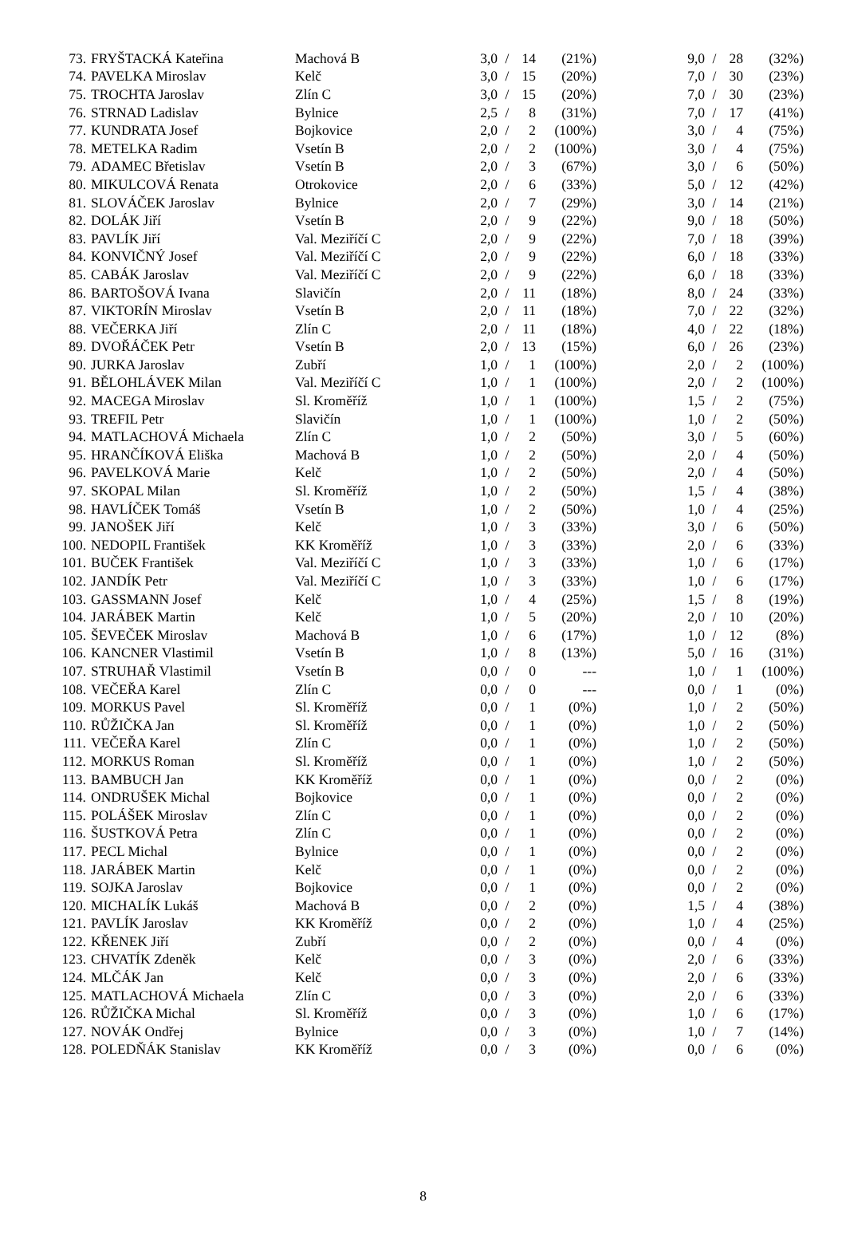| 73. | FRYŠTACKÁ Kateřina | Machová B | 3,0 | / | 14 | (21%) | | 9,0 | / | 28 | (32%) |
| 74. | PAVELKA Miroslav | Kelč | 3,0 | / | 15 | (20%) | | 7,0 | / | 30 | (23%) |
| 75. | TROCHTA Jaroslav | Zlín C | 3,0 | / | 15 | (20%) | | 7,0 | / | 30 | (23%) |
| 76. | STRNAD Ladislav | Bylnice | 2,5 | / | 8 | (31%) | | 7,0 | / | 17 | (41%) |
| 77. | KUNDRATA Josef | Bojkovice | 2,0 | / | 2 | (100%) | | 3,0 | / | 4 | (75%) |
| 78. | METELKA Radim | Vsetín B | 2,0 | / | 2 | (100%) | | 3,0 | / | 4 | (75%) |
| 79. | ADAMEC Břetislav | Vsetín B | 2,0 | / | 3 | (67%) | | 3,0 | / | 6 | (50%) |
| 80. | MIKULCOVÁ Renata | Otrokovice | 2,0 | / | 6 | (33%) | | 5,0 | / | 12 | (42%) |
| 81. | SLOVÁČEK Jaroslav | Bylnice | 2,0 | / | 7 | (29%) | | 3,0 | / | 14 | (21%) |
| 82. | DOLÁK Jiří | Vsetín B | 2,0 | / | 9 | (22%) | | 9,0 | / | 18 | (50%) |
| 83. | PAVLÍK Jiří | Val. Meziříčí C | 2,0 | / | 9 | (22%) | | 7,0 | / | 18 | (39%) |
| 84. | KONVIČNÝ Josef | Val. Meziříčí C | 2,0 | / | 9 | (22%) | | 6,0 | / | 18 | (33%) |
| 85. | CABÁK Jaroslav | Val. Meziříčí C | 2,0 | / | 9 | (22%) | | 6,0 | / | 18 | (33%) |
| 86. | BARTOŠOVÁ Ivana | Slavičín | 2,0 | / | 11 | (18%) | | 8,0 | / | 24 | (33%) |
| 87. | VIKTORÍN Miroslav | Vsetín B | 2,0 | / | 11 | (18%) | | 7,0 | / | 22 | (32%) |
| 88. | VEČERKA Jiří | Zlín C | 2,0 | / | 11 | (18%) | | 4,0 | / | 22 | (18%) |
| 89. | DVOŘÁČEK Petr | Vsetín B | 2,0 | / | 13 | (15%) | | 6,0 | / | 26 | (23%) |
| 90. | JURKA Jaroslav | Zubří | 1,0 | / | 1 | (100%) | | 2,0 | / | 2 | (100%) |
| 91. | BĚLOHLÁVEK Milan | Val. Meziříčí C | 1,0 | / | 1 | (100%) | | 2,0 | / | 2 | (100%) |
| 92. | MACEGA Miroslav | Sl. Kroměříž | 1,0 | / | 1 | (100%) | | 1,5 | / | 2 | (75%) |
| 93. | TREFIL Petr | Slavičín | 1,0 | / | 1 | (100%) | | 1,0 | / | 2 | (50%) |
| 94. | MATLACHOVÁ Michaela | Zlín C | 1,0 | / | 2 | (50%) | | 3,0 | / | 5 | (60%) |
| 95. | HRANČÍKOVÁ Eliška | Machová B | 1,0 | / | 2 | (50%) | | 2,0 | / | 4 | (50%) |
| 96. | PAVELKOVÁ Marie | Kelč | 1,0 | / | 2 | (50%) | | 2,0 | / | 4 | (50%) |
| 97. | SKOPAL Milan | Sl. Kroměříž | 1,0 | / | 2 | (50%) | | 1,5 | / | 4 | (38%) |
| 98. | HAVLÍČEK Tomáš | Vsetín B | 1,0 | / | 2 | (50%) | | 1,0 | / | 4 | (25%) |
| 99. | JANOŠEK Jiří | Kelč | 1,0 | / | 3 | (33%) | | 3,0 | / | 6 | (50%) |
| 100. | NEDOPIL František | KK Kroměříž | 1,0 | / | 3 | (33%) | | 2,0 | / | 6 | (33%) |
| 101. | BUČEK František | Val. Meziříčí C | 1,0 | / | 3 | (33%) | | 1,0 | / | 6 | (17%) |
| 102. | JANDÍK Petr | Val. Meziříčí C | 1,0 | / | 3 | (33%) | | 1,0 | / | 6 | (17%) |
| 103. | GASSMANN Josef | Kelč | 1,0 | / | 4 | (25%) | | 1,5 | / | 8 | (19%) |
| 104. | JARÁBEK Martin | Kelč | 1,0 | / | 5 | (20%) | | 2,0 | / | 10 | (20%) |
| 105. | ŠEVEČEK Miroslav | Machová B | 1,0 | / | 6 | (17%) | | 1,0 | / | 12 | (8%) |
| 106. | KANCNER Vlastimil | Vsetín B | 1,0 | / | 8 | (13%) | | 5,0 | / | 16 | (31%) |
| 107. | STRUHAŘ Vlastimil | Vsetín B | 0,0 | / | 0 | --- | | 1,0 | / | 1 | (100%) |
| 108. | VEČEŘA Karel | Zlín C | 0,0 | / | 0 | --- | | 0,0 | / | 1 | (0%) |
| 109. | MORKUS Pavel | Sl. Kroměříž | 0,0 | / | 1 | (0%) | | 1,0 | / | 2 | (50%) |
| 110. | RŮŽIČKA Jan | Sl. Kroměříž | 0,0 | / | 1 | (0%) | | 1,0 | / | 2 | (50%) |
| 111. | VEČEŘA Karel | Zlín C | 0,0 | / | 1 | (0%) | | 1,0 | / | 2 | (50%) |
| 112. | MORKUS Roman | Sl. Kroměříž | 0,0 | / | 1 | (0%) | | 1,0 | / | 2 | (50%) |
| 113. | BAMBUCH Jan | KK Kroměříž | 0,0 | / | 1 | (0%) | | 0,0 | / | 2 | (0%) |
| 114. | ONDRUŠEK Michal | Bojkovice | 0,0 | / | 1 | (0%) | | 0,0 | / | 2 | (0%) |
| 115. | POLÁŠEK Miroslav | Zlín C | 0,0 | / | 1 | (0%) | | 0,0 | / | 2 | (0%) |
| 116. | ŠUSTKOVÁ Petra | Zlín C | 0,0 | / | 1 | (0%) | | 0,0 | / | 2 | (0%) |
| 117. | PECL Michal | Bylnice | 0,0 | / | 1 | (0%) | | 0,0 | / | 2 | (0%) |
| 118. | JARÁBEK Martin | Kelč | 0,0 | / | 1 | (0%) | | 0,0 | / | 2 | (0%) |
| 119. | SOJKA Jaroslav | Bojkovice | 0,0 | / | 1 | (0%) | | 0,0 | / | 2 | (0%) |
| 120. | MICHALÍK Lukáš | Machová B | 0,0 | / | 2 | (0%) | | 1,5 | / | 4 | (38%) |
| 121. | PAVLÍK Jaroslav | KK Kroměříž | 0,0 | / | 2 | (0%) | | 1,0 | / | 4 | (25%) |
| 122. | KŘENEK Jiří | Zubří | 0,0 | / | 2 | (0%) | | 0,0 | / | 4 | (0%) |
| 123. | CHVATÍK Zdeněk | Kelč | 0,0 | / | 3 | (0%) | | 2,0 | / | 6 | (33%) |
| 124. | MLČÁK Jan | Kelč | 0,0 | / | 3 | (0%) | | 2,0 | / | 6 | (33%) |
| 125. | MATLACHOVÁ Michaela | Zlín C | 0,0 | / | 3 | (0%) | | 2,0 | / | 6 | (33%) |
| 126. | RŮŽIČKA Michal | Sl. Kroměříž | 0,0 | / | 3 | (0%) | | 1,0 | / | 6 | (17%) |
| 127. | NOVÁK Ondřej | Bylnice | 0,0 | / | 3 | (0%) | | 1,0 | / | 7 | (14%) |
| 128. | POLEDŇÁK Stanislav | KK Kroměříž | 0,0 | / | 3 | (0%) | | 0,0 | / | 6 | (0%) |
8